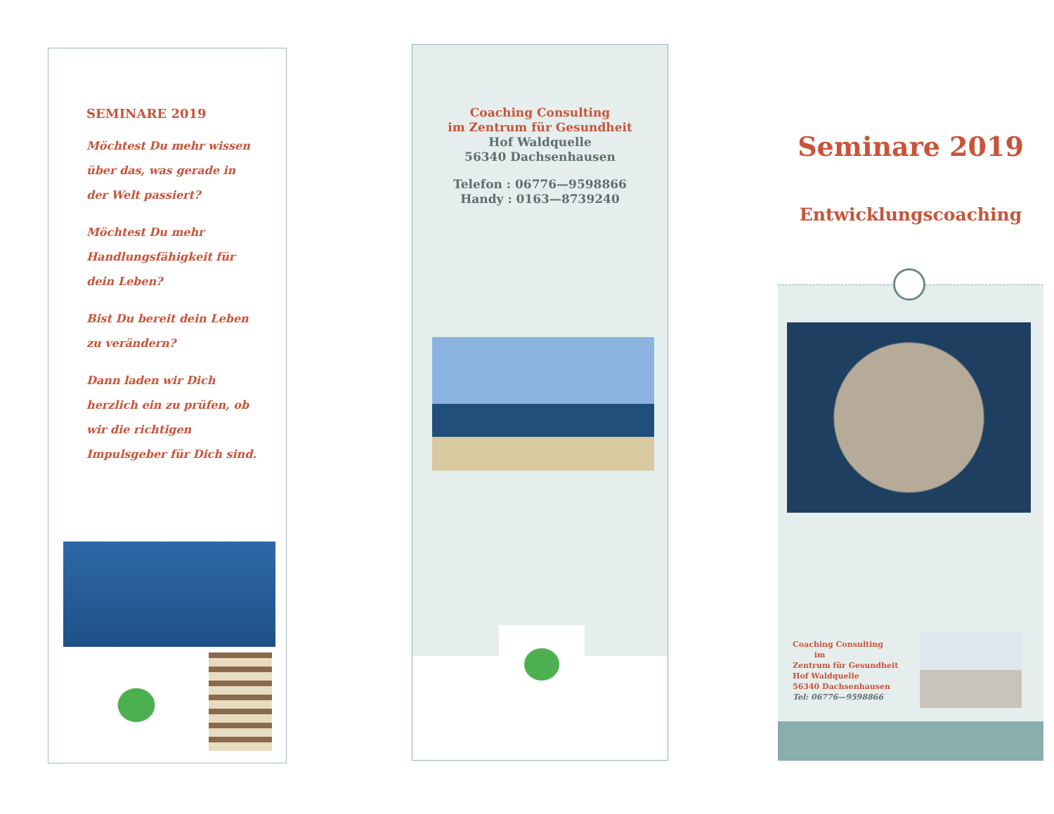SEMINARE 2019
Möchtest Du mehr wissen
über das, was gerade in
der Welt passiert?
Möchtest Du mehr
Handlungsfähigkeit für
dein Leben?
Bist Du bereit dein Leben
zu verändern?
Dann laden wir Dich
herzlich ein zu prüfen, ob
wir die richtigen
Impulsgeber für Dich sind.
Coaching Consulting
im Zentrum für Gesundheit
Hof Waldquelle
56340 Dachsenhausen
Telefon : 06776—9598866
Handy : 0163—8739240
Seminare 2019
Entwicklungscoaching
Coaching Consulting
im
Zentrum für Gesundheit
Hof Waldquelle
56340 Dachsenhausen
Tel: 06776—9598866